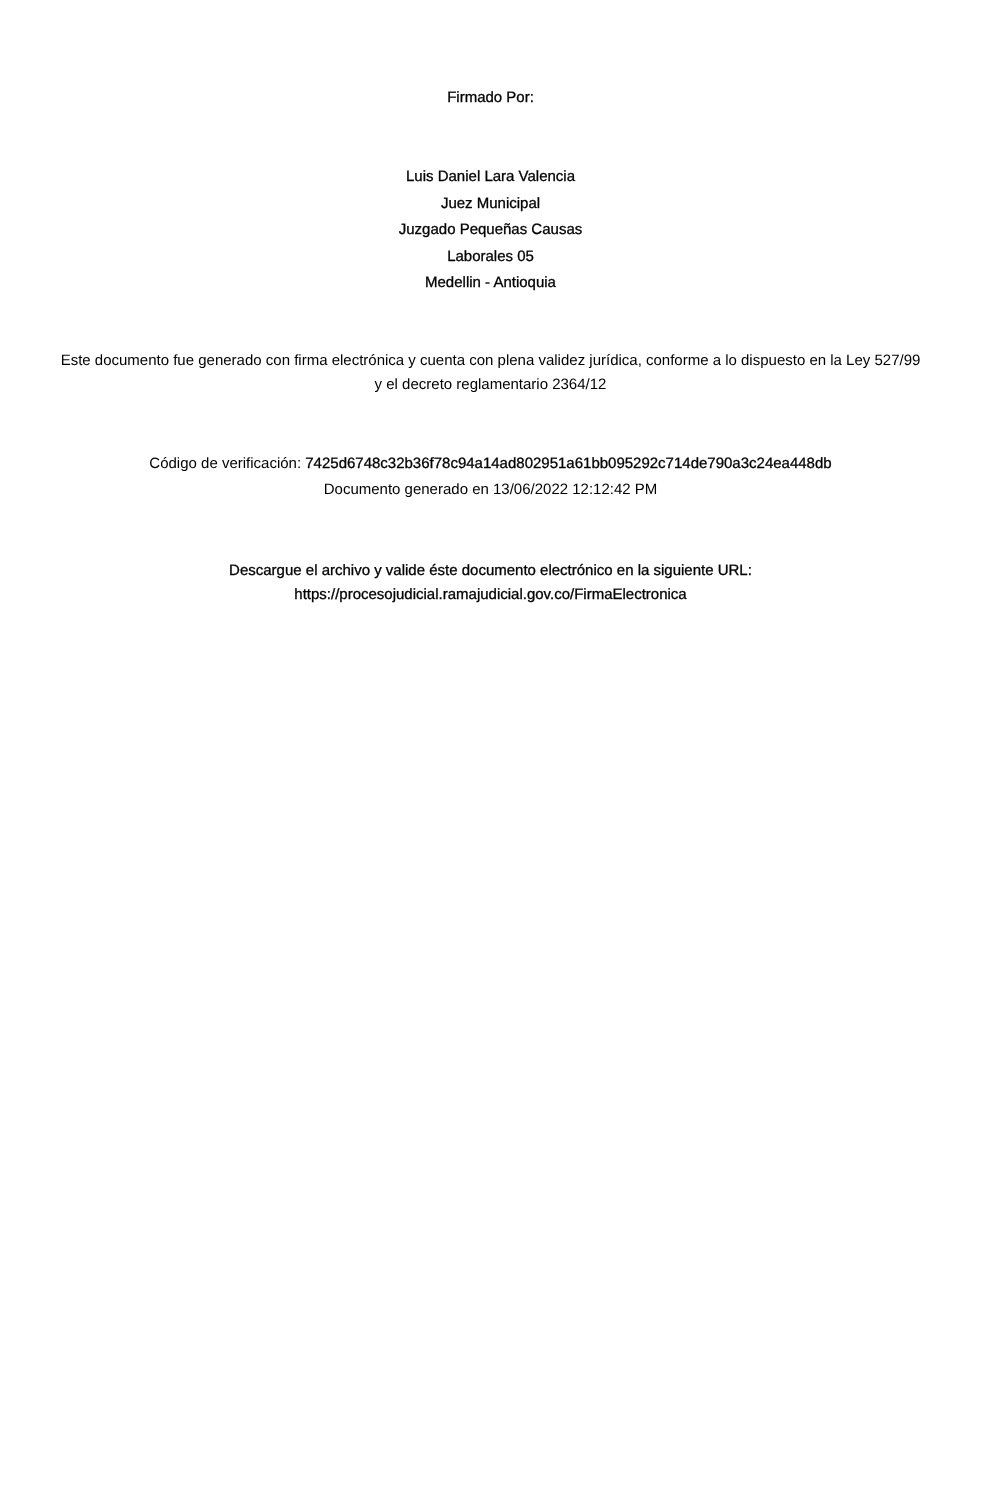Firmado Por:
Luis Daniel Lara Valencia
Juez Municipal
Juzgado Pequeñas Causas
Laborales 05
Medellin - Antioquia
Este documento fue generado con firma electrónica y cuenta con plena validez jurídica, conforme a lo dispuesto en la Ley 527/99 y el decreto reglamentario 2364/12
Código de verificación: 7425d6748c32b36f78c94a14ad802951a61bb095292c714de790a3c24ea448db
Documento generado en 13/06/2022 12:12:42 PM
Descargue el archivo y valide éste documento electrónico en la siguiente URL:
https://procesojudicial.ramajudicial.gov.co/FirmaElectronica